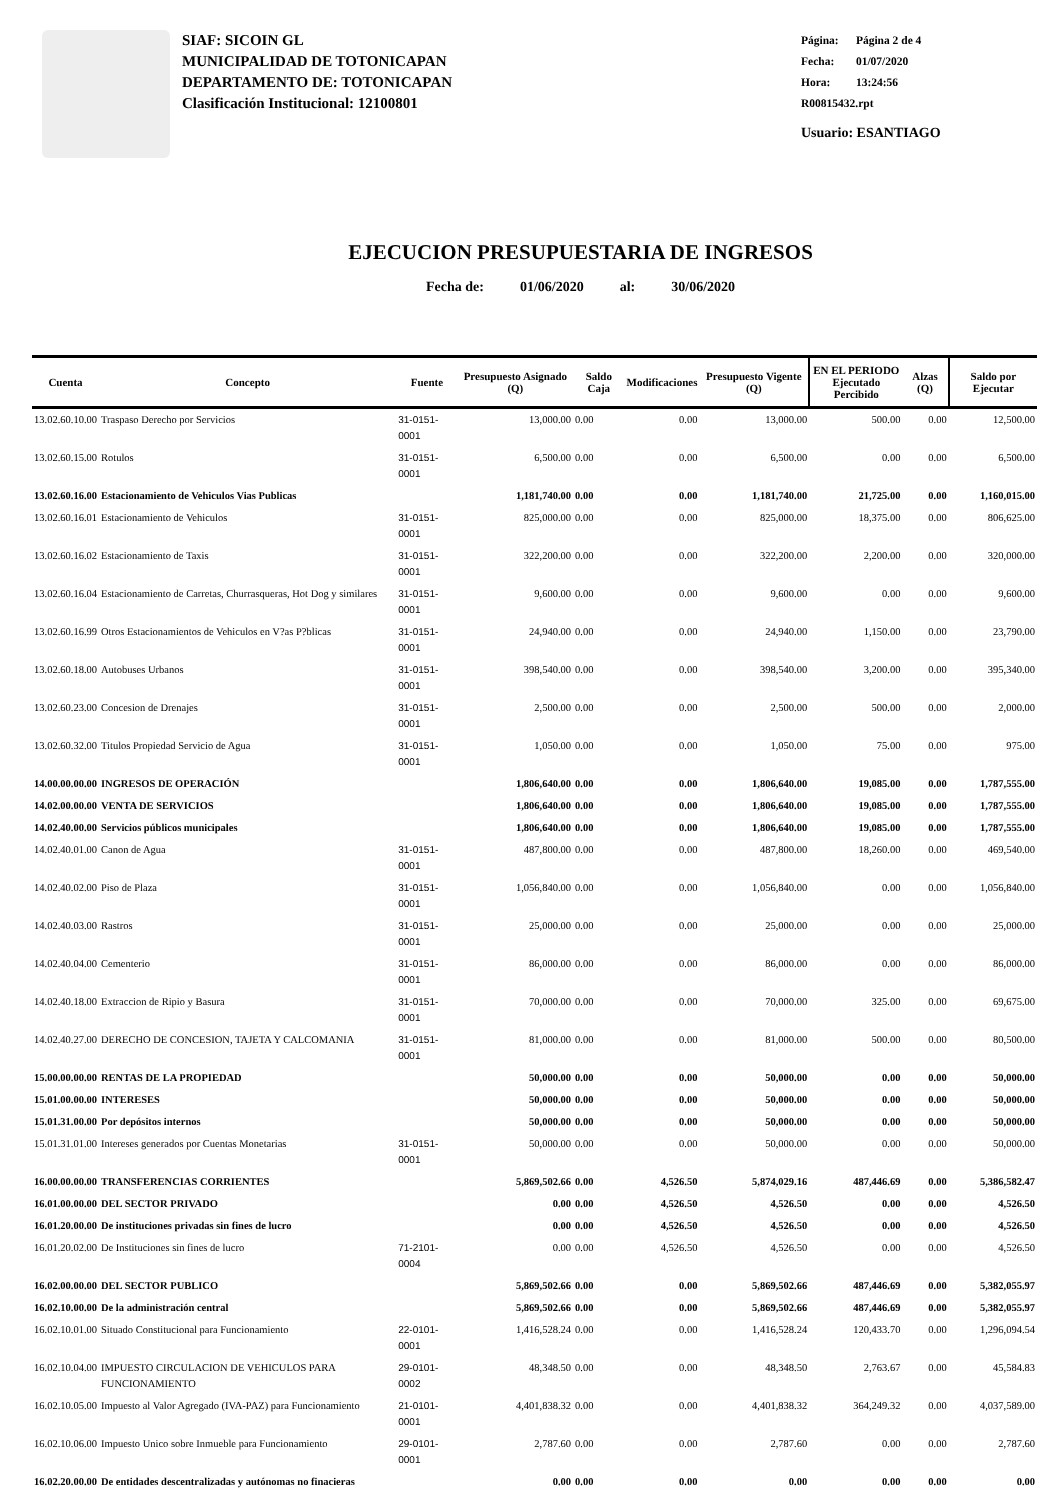SIAF: SICOIN GL
MUNICIPALIDAD DE TOTONICAPAN
DEPARTAMENTO DE: TOTONICAPAN
Clasificación Institucional: 12100801
Página: Página 2 de 4
Fecha: 01/07/2020
Hora: 13:24:56
R00815432.rpt
Usuario: ESANTIAGO
EJECUCION PRESUPUESTARIA DE INGRESOS
Fecha de: 01/06/2020 al: 30/06/2020
| Cuenta | Concepto | Fuente | Presupuesto Asignado (Q) | Saldo Caja | Modificaciones | Presupuesto Vigente (Q) | EN EL PERIODO Ejecutado Percibido | Alzas (Q) | Saldo por Ejecutar |
| --- | --- | --- | --- | --- | --- | --- | --- | --- | --- |
| 13.02.60.10.00 | Traspaso Derecho por Servicios | 31-0151-0001 | 13,000.00 | 0.00 | 0.00 | 13,000.00 | 500.00 | 0.00 | 12,500.00 |
| 13.02.60.15.00 | Rotulos | 31-0151-0001 | 6,500.00 | 0.00 | 0.00 | 6,500.00 | 0.00 | 0.00 | 6,500.00 |
| 13.02.60.16.00 | Estacionamiento de Vehiculos Vias Publicas | | 1,181,740.00 | 0.00 | 0.00 | 1,181,740.00 | 21,725.00 | 0.00 | 1,160,015.00 |
| 13.02.60.16.01 | Estacionamiento de Vehiculos | 31-0151-0001 | 825,000.00 | 0.00 | 0.00 | 825,000.00 | 18,375.00 | 0.00 | 806,625.00 |
| 13.02.60.16.02 | Estacionamiento de Taxis | 31-0151-0001 | 322,200.00 | 0.00 | 0.00 | 322,200.00 | 2,200.00 | 0.00 | 320,000.00 |
| 13.02.60.16.04 | Estacionamiento de Carretas, Churrasqueras, Hot Dog y similares | 31-0151-0001 | 9,600.00 | 0.00 | 0.00 | 9,600.00 | 0.00 | 0.00 | 9,600.00 |
| 13.02.60.16.99 | Otros Estacionamientos de Vehiculos en V?as P?blicas | 31-0151-0001 | 24,940.00 | 0.00 | 0.00 | 24,940.00 | 1,150.00 | 0.00 | 23,790.00 |
| 13.02.60.18.00 | Autobuses Urbanos | 31-0151-0001 | 398,540.00 | 0.00 | 0.00 | 398,540.00 | 3,200.00 | 0.00 | 395,340.00 |
| 13.02.60.23.00 | Concesion de Drenajes | 31-0151-0001 | 2,500.00 | 0.00 | 0.00 | 2,500.00 | 500.00 | 0.00 | 2,000.00 |
| 13.02.60.32.00 | Titulos Propiedad Servicio de Agua | 31-0151-0001 | 1,050.00 | 0.00 | 0.00 | 1,050.00 | 75.00 | 0.00 | 975.00 |
| 14.00.00.00.00 | INGRESOS DE OPERACIÓN | | 1,806,640.00 | 0.00 | 0.00 | 1,806,640.00 | 19,085.00 | 0.00 | 1,787,555.00 |
| 14.02.00.00.00 | VENTA DE SERVICIOS | | 1,806,640.00 | 0.00 | 0.00 | 1,806,640.00 | 19,085.00 | 0.00 | 1,787,555.00 |
| 14.02.40.00.00 | Servicios públicos municipales | | 1,806,640.00 | 0.00 | 0.00 | 1,806,640.00 | 19,085.00 | 0.00 | 1,787,555.00 |
| 14.02.40.01.00 | Canon de Agua | 31-0151-0001 | 487,800.00 | 0.00 | 0.00 | 487,800.00 | 18,260.00 | 0.00 | 469,540.00 |
| 14.02.40.02.00 | Piso de Plaza | 31-0151-0001 | 1,056,840.00 | 0.00 | 0.00 | 1,056,840.00 | 0.00 | 0.00 | 1,056,840.00 |
| 14.02.40.03.00 | Rastros | 31-0151-0001 | 25,000.00 | 0.00 | 0.00 | 25,000.00 | 0.00 | 0.00 | 25,000.00 |
| 14.02.40.04.00 | Cementerio | 31-0151-0001 | 86,000.00 | 0.00 | 0.00 | 86,000.00 | 0.00 | 0.00 | 86,000.00 |
| 14.02.40.18.00 | Extraccion de Ripio y Basura | 31-0151-0001 | 70,000.00 | 0.00 | 0.00 | 70,000.00 | 325.00 | 0.00 | 69,675.00 |
| 14.02.40.27.00 | DERECHO DE CONCESION, TAJETA Y CALCOMANIA | 31-0151-0001 | 81,000.00 | 0.00 | 0.00 | 81,000.00 | 500.00 | 0.00 | 80,500.00 |
| 15.00.00.00.00 | RENTAS DE LA PROPIEDAD | | 50,000.00 | 0.00 | 0.00 | 50,000.00 | 0.00 | 0.00 | 50,000.00 |
| 15.01.00.00.00 | INTERESES | | 50,000.00 | 0.00 | 0.00 | 50,000.00 | 0.00 | 0.00 | 50,000.00 |
| 15.01.31.00.00 | Por depósitos internos | | 50,000.00 | 0.00 | 0.00 | 50,000.00 | 0.00 | 0.00 | 50,000.00 |
| 15.01.31.01.00 | Intereses generados por Cuentas Monetarias | 31-0151-0001 | 50,000.00 | 0.00 | 0.00 | 50,000.00 | 0.00 | 0.00 | 50,000.00 |
| 16.00.00.00.00 | TRANSFERENCIAS CORRIENTES | | 5,869,502.66 | 0.00 | 4,526.50 | 5,874,029.16 | 487,446.69 | 0.00 | 5,386,582.47 |
| 16.01.00.00.00 | DEL SECTOR PRIVADO | | 0.00 | 0.00 | 4,526.50 | 4,526.50 | 0.00 | 0.00 | 4,526.50 |
| 16.01.20.00.00 | De instituciones privadas sin fines de lucro | | 0.00 | 0.00 | 4,526.50 | 4,526.50 | 0.00 | 0.00 | 4,526.50 |
| 16.01.20.02.00 | De Instituciones sin fines de lucro | 71-2101-0004 | 0.00 | 0.00 | 4,526.50 | 4,526.50 | 0.00 | 0.00 | 4,526.50 |
| 16.02.00.00.00 | DEL SECTOR PUBLICO | | 5,869,502.66 | 0.00 | 0.00 | 5,869,502.66 | 487,446.69 | 0.00 | 5,382,055.97 |
| 16.02.10.00.00 | De la administración central | | 5,869,502.66 | 0.00 | 0.00 | 5,869,502.66 | 487,446.69 | 0.00 | 5,382,055.97 |
| 16.02.10.01.00 | Situado Constitucional para Funcionamiento | 22-0101-0001 | 1,416,528.24 | 0.00 | 0.00 | 1,416,528.24 | 120,433.70 | 0.00 | 1,296,094.54 |
| 16.02.10.04.00 | IMPUESTO CIRCULACION DE VEHICULOS PARA FUNCIONAMIENTO | 29-0101-0002 | 48,348.50 | 0.00 | 0.00 | 48,348.50 | 2,763.67 | 0.00 | 45,584.83 |
| 16.02.10.05.00 | Impuesto al Valor Agregado (IVA-PAZ) para Funcionamiento | 21-0101-0001 | 4,401,838.32 | 0.00 | 0.00 | 4,401,838.32 | 364,249.32 | 0.00 | 4,037,589.00 |
| 16.02.10.06.00 | Impuesto Unico sobre Inmueble para Funcionamiento | 29-0101-0001 | 2,787.60 | 0.00 | 0.00 | 2,787.60 | 0.00 | 0.00 | 2,787.60 |
| 16.02.20.00.00 | De entidades descentralizadas y autónomas no finacieras | | 0.00 | 0.00 | 0.00 | 0.00 | 0.00 | 0.00 | 0.00 |